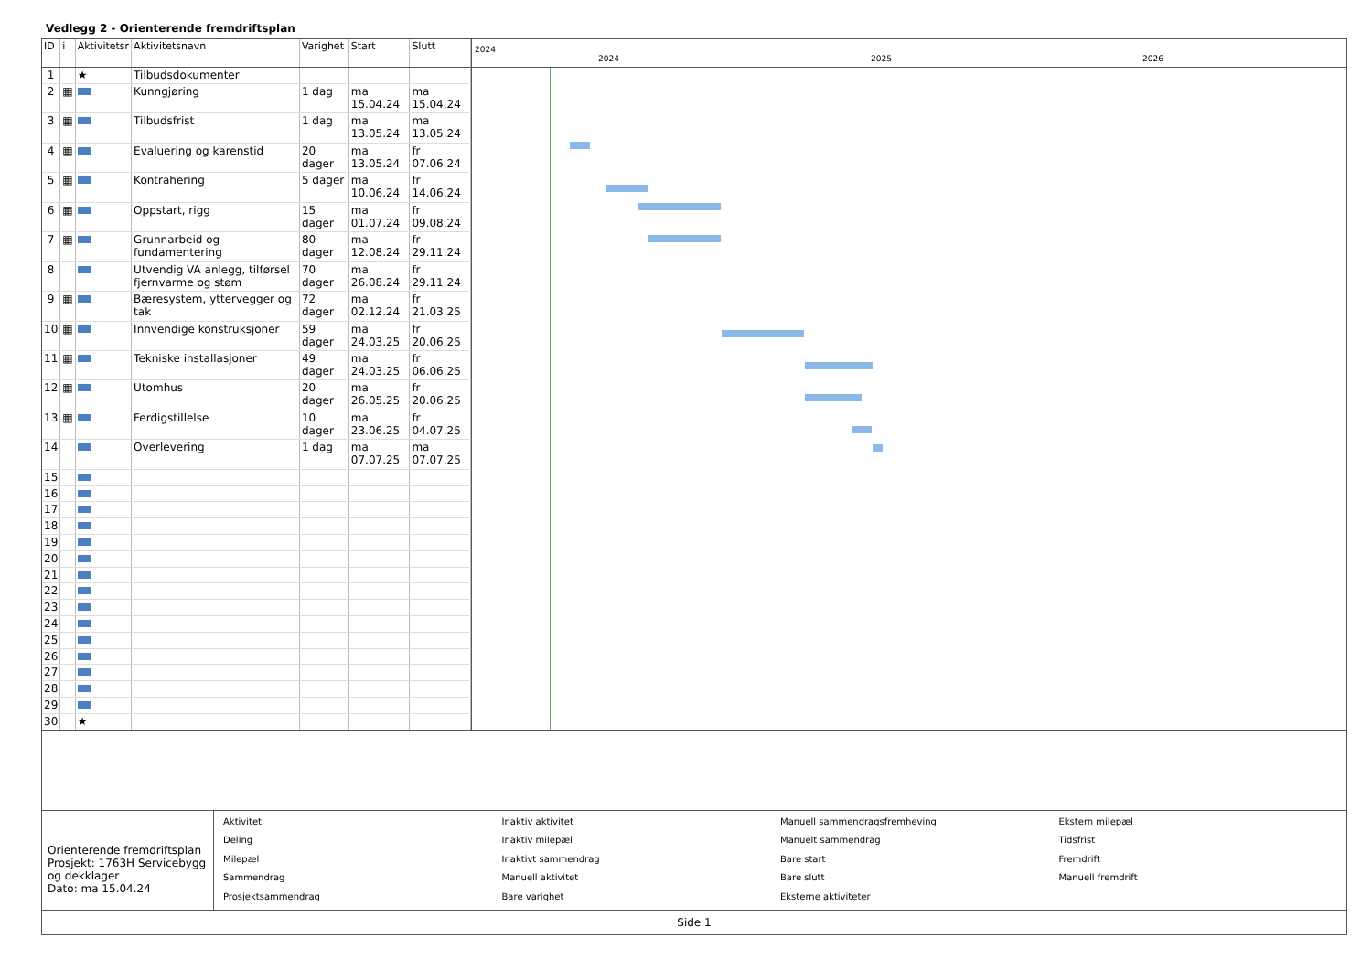Vedlegg 2 - Orienterende fremdriftsplan
| ID | i | Aktivitetsr | Aktivitetsnavn | Varighet | Start | Slutt |
| --- | --- | --- | --- | --- | --- | --- |
| 1 | | ★ | Tilbudsdokumenter | | | |
| 2 | ▦ | | Kunngjøring | 1 dag | ma 15.04.24 | ma 15.04.24 |
| 3 | ▦ | | Tilbudsfrist | 1 dag | ma 13.05.24 | ma 13.05.24 |
| 4 | ▦ | | Evaluering og karenstid | 20 dager | ma 13.05.24 | fr 07.06.24 |
| 5 | ▦ | | Kontrahering | 5 dager | ma 10.06.24 | fr 14.06.24 |
| 6 | ▦ | | Oppstart, rigg | 15 dager | ma 01.07.24 | fr 09.08.24 |
| 7 | ▦ | | Grunnarbeid og fundamentering | 80 dager | ma 12.08.24 | fr 29.11.24 |
| 8 | | | Utvendig VA anlegg, tilførsel fjernvarme og støm | 70 dager | ma 26.08.24 | fr 29.11.24 |
| 9 | ▦ | | Bæresystem, yttervegger og tak | 72 dager | ma 02.12.24 | fr 21.03.25 |
| 10 | ▦ | | Innvendige konstruksjoner | 59 dager | ma 24.03.25 | fr 20.06.25 |
| 11 | ▦ | | Tekniske installasjoner | 49 dager | ma 24.03.25 | fr 06.06.25 |
| 12 | ▦ | | Utomhus | 20 dager | ma 26.05.25 | fr 20.06.25 |
| 13 | ▦ | | Ferdigstillelse | 10 dager | ma 23.06.25 | fr 04.07.25 |
| 14 | | | Overlevering | 1 dag | ma 07.07.25 | ma 07.07.25 |
| 15 | | | | | | |
| 16 | | | | | | |
| 17 | | | | | | |
| 18 | | | | | | |
| 19 | | | | | | |
| 20 | | | | | | |
| 21 | | | | | | |
| 22 | | | | | | |
| 23 | | | | | | |
| 24 | | | | | | |
| 25 | | | | | | |
| 26 | | | | | | |
| 27 | | | | | | |
| 28 | | | | | | |
| 29 | | | | | | |
| 30 | | ★ | | | | |
2024
2024 2025 2026
Orienterende fremdriftsplan
Prosjekt: 1763H Servicebygg og dekklager
Dato: ma 15.04.24
Aktivitet Inaktiv aktivitet Manuell sammendragsfremheving Ekstern milepæl Deling Inaktiv milepæl Manuelt sammendrag Tidsfrist Milepæl Inaktivt sammendrag Bare start Fremdrift Sammendrag Manuell aktivitet Bare slutt Manuell fremdrift Prosjektsammendrag Bare varighet Eksterne aktiviteter
Side 1